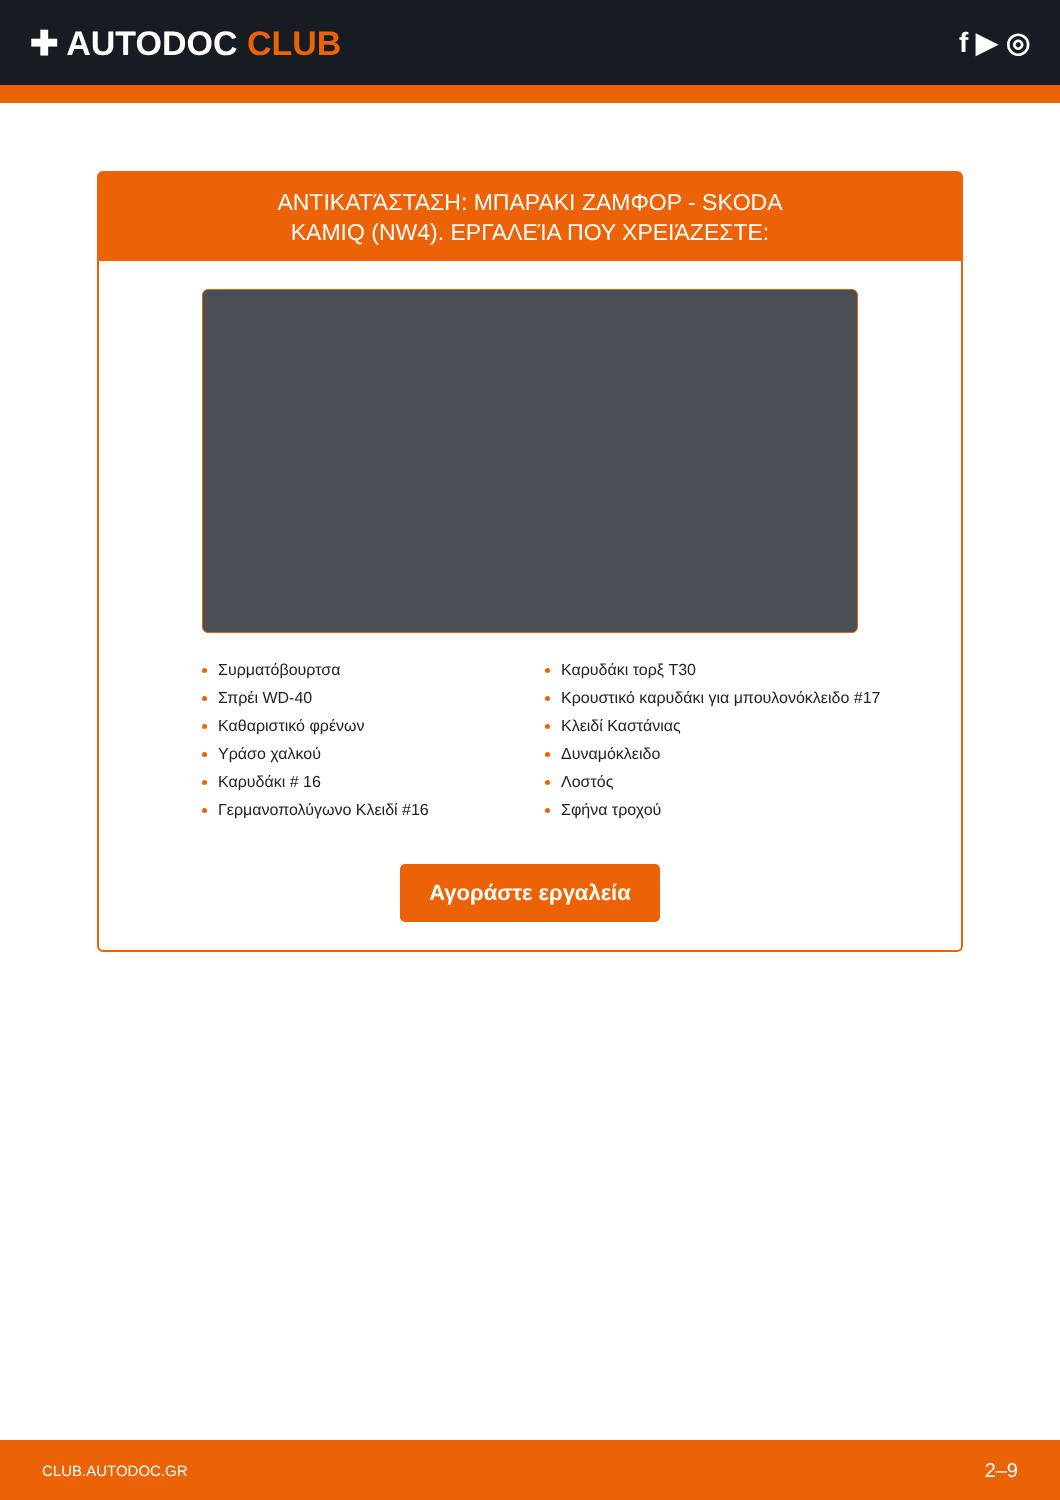✚ AUTODOC CLUB
f ▶ ◎
ΑΝΤΙΚΑΤΆΣΤΑΣΗ: ΜΠΑΡΑΚΙ ΖΑΜΦΟΡ - SKODA
KAMIQ (NW4). ΕΡΓΑΛΕΊΑ ΠΟΥ ΧΡΕΙΆΖΕΣΤΕ:
Συρματόβουρτσα
Σπρέι WD-40
Καθαριστικό φρένων
Υράσο χαλκού
Καρυδάκι # 16
Γερμανοπολύγωνο Κλειδί #16
Καρυδάκι τορξ T30
Κρουστικό καρυδάκι για μπουλονόκλειδο #17
Κλειδί Καστάνιας
Δυναμόκλειδο
Λοστός
Σφήνα τροχού
Αγοράστε εργαλεία
CLUB.AUTODOC.GR 2–9